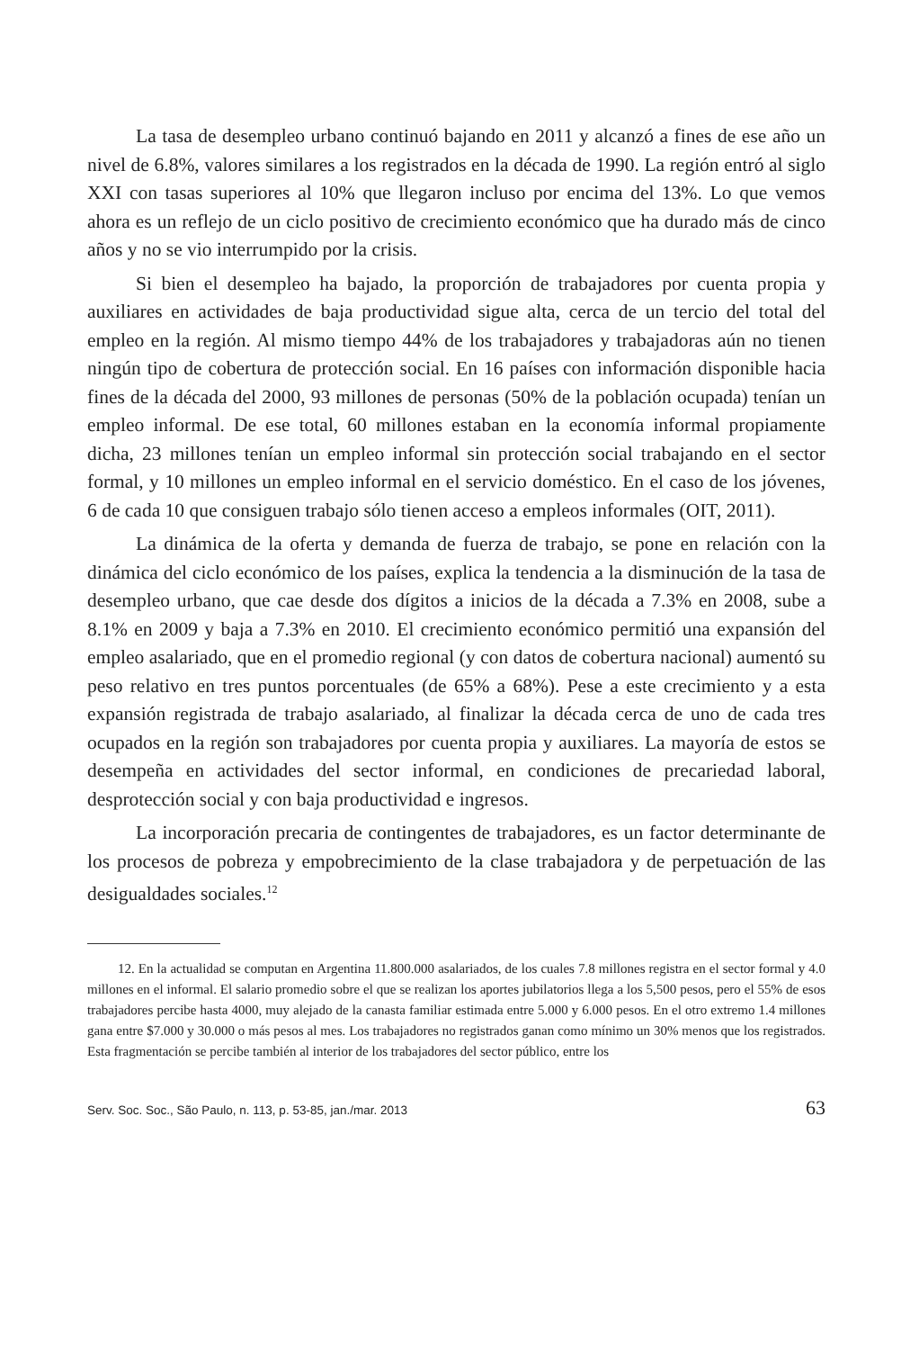La tasa de desempleo urbano continuó bajando en 2011 y alcanzó a fines de ese año un nivel de 6.8%, valores similares a los registrados en la década de 1990. La región entró al siglo XXI con tasas superiores al 10% que llegaron incluso por encima del 13%. Lo que vemos ahora es un reflejo de un ciclo positivo de crecimiento económico que ha durado más de cinco años y no se vio interrumpido por la crisis.
Si bien el desempleo ha bajado, la proporción de trabajadores por cuenta propia y auxiliares en actividades de baja productividad sigue alta, cerca de un tercio del total del empleo en la región. Al mismo tiempo 44% de los trabajadores y trabajadoras aún no tienen ningún tipo de cobertura de protección social. En 16 países con información disponible hacia fines de la década del 2000, 93 millones de personas (50% de la población ocupada) tenían un empleo informal. De ese total, 60 millones estaban en la economía informal propiamente dicha, 23 millones tenían un empleo informal sin protección social trabajando en el sector formal, y 10 millones un empleo informal en el servicio doméstico. En el caso de los jóvenes, 6 de cada 10 que consiguen trabajo sólo tienen acceso a empleos informales (OIT, 2011).
La dinámica de la oferta y demanda de fuerza de trabajo, se pone en relación con la dinámica del ciclo económico de los países, explica la tendencia a la disminución de la tasa de desempleo urbano, que cae desde dos dígitos a inicios de la década a 7.3% en 2008, sube a 8.1% en 2009 y baja a 7.3% en 2010. El crecimiento económico permitió una expansión del empleo asalariado, que en el promedio regional (y con datos de cobertura nacional) aumentó su peso relativo en tres puntos porcentuales (de 65% a 68%). Pese a este crecimiento y a esta expansión registrada de trabajo asalariado, al finalizar la década cerca de uno de cada tres ocupados en la región son trabajadores por cuenta propia y auxiliares. La mayoría de estos se desempeña en actividades del sector informal, en condiciones de precariedad laboral, desprotección social y con baja productividad e ingresos.
La incorporación precaria de contingentes de trabajadores, es un factor determinante de los procesos de pobreza y empobrecimiento de la clase trabajadora y de perpetuación de las desigualdades sociales.<sup>12</sup>
12. En la actualidad se computan en Argentina 11.800.000 asalariados, de los cuales 7.8 millones registra en el sector formal y 4.0 millones en el informal. El salario promedio sobre el que se realizan los aportes jubilatorios llega a los 5,500 pesos, pero el 55% de esos trabajadores percibe hasta 4000, muy alejado de la canasta familiar estimada entre 5.000 y 6.000 pesos. En el otro extremo 1.4 millones gana entre $7.000 y 30.000 o más pesos al mes. Los trabajadores no registrados ganan como mínimo un 30% menos que los registrados. Esta fragmentación se percibe también al interior de los trabajadores del sector público, entre los
Serv. Soc. Soc., São Paulo, n. 113, p. 53-85, jan./mar. 2013 63